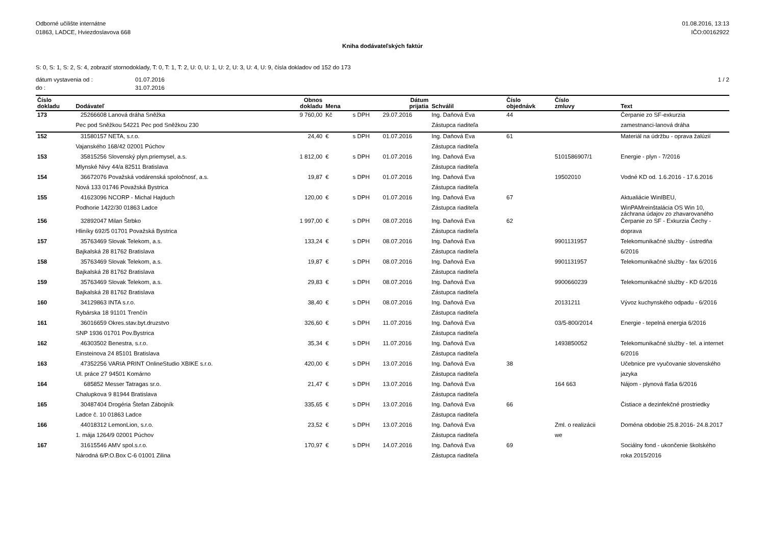Odborné učilište internátne
01863, LADCE, Hviezdoslavova 668
01.08.2016, 13:13
IČO:00162922
Kniha dodávateľských faktúr
S: 0, S: 1, S: 2, S: 4, zobraziť stornodoklady, T: 0, T: 1, T: 2, U: 0, U: 1, U: 2, U: 3, U: 4, U: 9, čísla dokladov od 152 do 173
dátum vystavenia od :
do :
01.07.2016
31.07.2016
1 / 2
| Číslo dokladu | Dodávateľ | Obnos dokladu | Mena | | Dátum prijatia | Schválil | Číslo objednávk | Číslo zmluvy | Text |
| --- | --- | --- | --- | --- | --- | --- | --- | --- | --- |
| 173 | 25266608 Lanová dráha Sněžka | 9 760,00 | Kč | s DPH | 29.07.2016 | Ing. Daňová Eva | 44 | | Čerpanie zo SF-exkurzia |
| | Pec pod Sněžkou 54221 Pec pod Sněžkou 230 | | | | | Zástupca riaditeľa | | | zamestnanci-lanová dráha |
| 152 | 31580157 NETA, s.r.o. | 24,40 | € | s DPH | 01.07.2016 | Ing. Daňová Eva | 61 | | Materiál na údržbu - oprava žalúzií |
| | Vajanského 168/42 02001 Púchov | | | | | Zástupca riaditeľa | | | |
| 153 | 35815256 Slovenský plyn.priemysel, a.s. | 1 812,00 | € | s DPH | 01.07.2016 | Ing. Daňová Eva | | 5101586907/1 | Energie - plyn - 7/2016 |
| | Mlynské Nivy 44/a 82511 Bratislava | | | | | Zástupca riaditeľa | | | |
| 154 | 36672076 Považská vodárenská spoločnosť, a.s. | 19,87 | € | s DPH | 01.07.2016 | Ing. Daňová Eva | | 19502010 | Vodné KD od. 1.6.2016 - 17.6.2016 |
| | Nová 133 01746 Považská Bystrica | | | | | Zástupca riaditeľa | | | |
| 155 | 41623096 NCORP - Michal Hajduch | 120,00 | € | s DPH | 01.07.2016 | Ing. Daňová Eva | 67 | | Aktualiácie WinIBEU, |
| | Podhorie 1422/30 01863 Ladce | | | | | Zástupca riaditeľa | | | WinPAMreinštalácia OS Win 10, záchrana údajov zo zhavarovaného |
| 156 | 32892047 Milan Štrbko | 1 997,00 | € | s DPH | 08.07.2016 | Ing. Daňová Eva | 62 | | Čerpanie zo SF - Exkurzia Čechy - |
| | Hliníky 692/5 01701 Považská Bystrica | | | | | Zástupca riaditeľa | | | doprava |
| 157 | 35763469 Slovak Telekom, a.s. | 133,24 | € | s DPH | 08.07.2016 | Ing. Daňová Eva | | 9901131957 | Telekomunikačné služby - ústredňa |
| | Bajkalská 28 81762 Bratislava | | | | | Zástupca riaditeľa | | | 6/2016 |
| 158 | 35763469 Slovak Telekom, a.s. | 19,87 | € | s DPH | 08.07.2016 | Ing. Daňová Eva | | 9901131957 | Telekomunikačné služby - fax 6/2016 |
| | Bajkalská 28 81762 Bratislava | | | | | Zástupca riaditeľa | | | |
| 159 | 35763469 Slovak Telekom, a.s. | 29,83 | € | s DPH | 08.07.2016 | Ing. Daňová Eva | | 9900660239 | Telekomunikačné služby - KD 6/2016 |
| | Bajkalská 28 81762 Bratislava | | | | | Zástupca riaditeľa | | | |
| 160 | 34129863 INTA s.r.o. | 38,40 | € | s DPH | 08.07.2016 | Ing. Daňová Eva | | 20131211 | Vývoz kuchynského odpadu - 6/2016 |
| | Rybárska 18 91101 Trenčín | | | | | Zástupca riaditeľa | | | |
| 161 | 36016659 Okres.stav.byt.druzstvo | 326,60 | € | s DPH | 11.07.2016 | Ing. Daňová Eva | | 03/5-800/2014 | Energie - tepelná energia 6/2016 |
| | SNP 1936 01701 Pov.Bystrica | | | | | Zástupca riaditeľa | | | |
| 162 | 46303502 Benestra, s.r.o. | 35,34 | € | s DPH | 11.07.2016 | Ing. Daňová Eva | | 1493850052 | Telekomunikačné služby - tel. a internet |
| | Einsteinova 24 85101 Bratislava | | | | | Zástupca riaditeľa | | | 6/2016 |
| 163 | 47352256 VARIA PRINT OnlineStudio XBIKE s.r.o. | 420,00 | € | s DPH | 13.07.2016 | Ing. Daňová Eva | 38 | | Učebnice pre vyučovanie slovenského |
| | Ul. práce 27 94501 Komárno | | | | | Zástupca riaditeľa | | | jazyka |
| 164 | 685852 Messer Tatragas sr.o. | 21,47 | € | s DPH | 13.07.2016 | Ing. Daňová Eva | | 164 663 | Nájom - plynová fľaša 6/2016 |
| | Chalupkova 9 81944 Bratislava | | | | | Zástupca riaditeľa | | | |
| 165 | 30487404 Drogéria Štefan Zábojník | 335,65 | € | s DPH | 13.07.2016 | Ing. Daňová Eva | 66 | | Čistiace a dezinfekčné prostriedky |
| | Ladce č. 10 01863 Ladce | | | | | Zástupca riaditeľa | | | |
| 166 | 44018312 LemonLion, s.r.o. | 23,52 | € | s DPH | 13.07.2016 | Ing. Daňová Eva | | Zml. o realizácii | Doména obdobie 25.8.2016- 24.8.2017 |
| | 1. mája 1264/9 02001 Púchov | | | | | Zástupca riaditeľa | | we | |
| 167 | 31615546 AMV spol.s.r.o. | 170,97 | € | s DPH | 14.07.2016 | Ing. Daňová Eva | 69 | | Sociálny fond - ukončenie školského |
| | Národná 6/P.O.Box C-6 01001 Zilina | | | | | Zástupca riaditeľa | | | roka 2015/2016 |